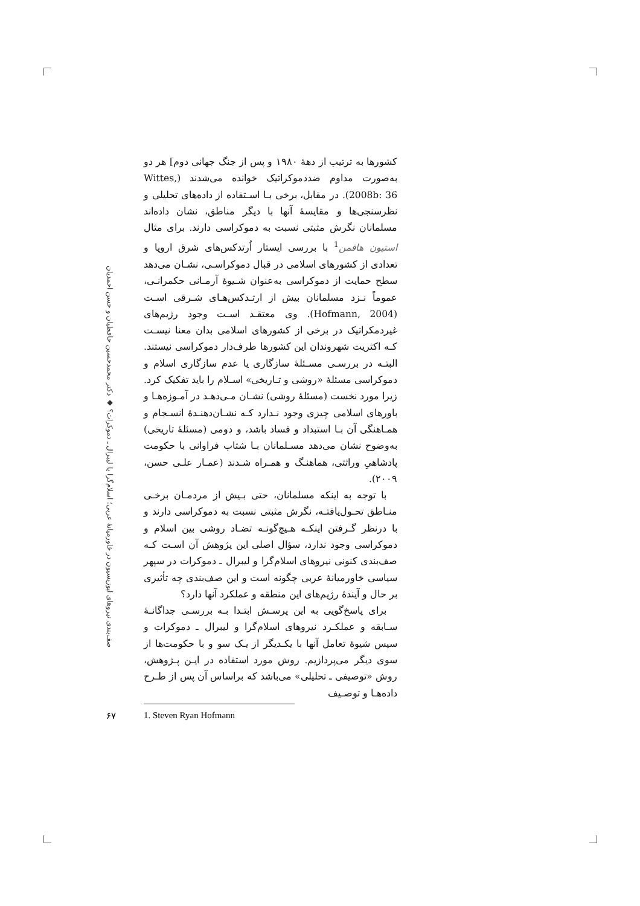کشورها به ترتیب از دهۀ ۱۹۸۰ و پس از جنگ جهانی دوم] هر دو به‌صورت مداوم ضددموکراتیک خوانده می‌شدند (Wittes, 2008b: 36). در مقابل، برخی بـا اسـتفاده از داده‌های تحلیلی و نظرسنجی‌ها و مقایسۀ آنها با دیگر مناطق، نشان داده‌اند مسلمانان نگرش مثبتی نسبت به دموکراسی دارند. برای مثال استیون هافمن<sup>1</sup> با بررسی ایستار اُرتدکس‌های شرق اروپا و تعدادی از کشورهای اسلامی در قبال دموکراسـی، نشـان می‌دهد سطح حمایت از دموکراسی به‌عنوان شـیوۀ آرمـانی حکمرانـی، عموماً نـزد مسلمانان بیش از ارتـدکس‌هـای شـرقی اسـت (Hofmann, 2004). وی معتقـد اسـت وجود رژیم‌های غیردمکراتیک در برخی از کشورهای اسلامی بدان معنا نیسـت کـه اکثریت شهروندان این کشورها طرف‌دار دموکراسی نیستند. البتـه در بررسـی مسـئلۀ سازگاری یا عدم سازگاری اسلام و دموکراسی مسئلۀ «روشی و تـاریخی» اسـلام را باید تفکیک کرد. زیرا مورد نخست (مسئلۀ روشی) نشـان مـی‌دهـد در آمـوزه‌هـا و باورهای اسلامی چیزی وجود نـدارد کـه نشـان‌دهنـدۀ انسـجام و همـاهنگی آن بـا استبداد و فساد باشد، و دومی (مسئلۀ تاریخی) به‌وضوح نشان می‌دهد مسـلمانان بـا شتاب فراوانی با حکومت پادشاهیِ وراثتی، هماهنـگ و همـراه شـدند (عمـار علـی حسن، ۲۰۰۹).
با توجه به اینکه مسلمانان، حتی بـیش از مردمـان برخـی منـاطق تحـول‌یافتـه، نگرش مثبتی نسبت به دموکراسی دارند و با درنظر گـرفتن اینکـه هـیچ‌گونـه تضـاد روشی بین اسلام و دموکراسی وجود ندارد، سؤال اصلی این پژوهش آن اسـت کـه صف‌بندی کنونی نیروهای اسلام‌گرا و لیبرال ـ دموکرات در سپهر سیاسی خاورمیانۀ عربی چگونه است و این صف‌بندی چه تأثیری بر حال و آیندۀ رژیم‌های این منطقه و عملکرد آنها دارد؟
برای پاسخ‌گویی به این پرسـش ابتـدا بـه بررسـی جداگانـۀ سـابقه و عملکـرد نیروهای اسلام‌گرا و لیبرال ـ دموکرات و سپس شیوۀ تعامل آنها با یکـدیگر از یـک سو و با حکومت‌ها از سوی دیگر می‌پردازیم. روش مورد استفاده در ایـن پـژوهش، روش «توصیفی ـ تحلیلی» می‌باشد که براساس آن پس از طـرح داده‌هـا و توصـیف
صف‌بندی نیروهای اپوزیسیون در خاورمیانۀ عربی؛ اسلام‌گرا یا لیبرال ـ دموکرات؟ ◆ دکتر محمدحسین حافظیان و حسن احمدیان
۶۷
1. Steven Ryan Hofmann